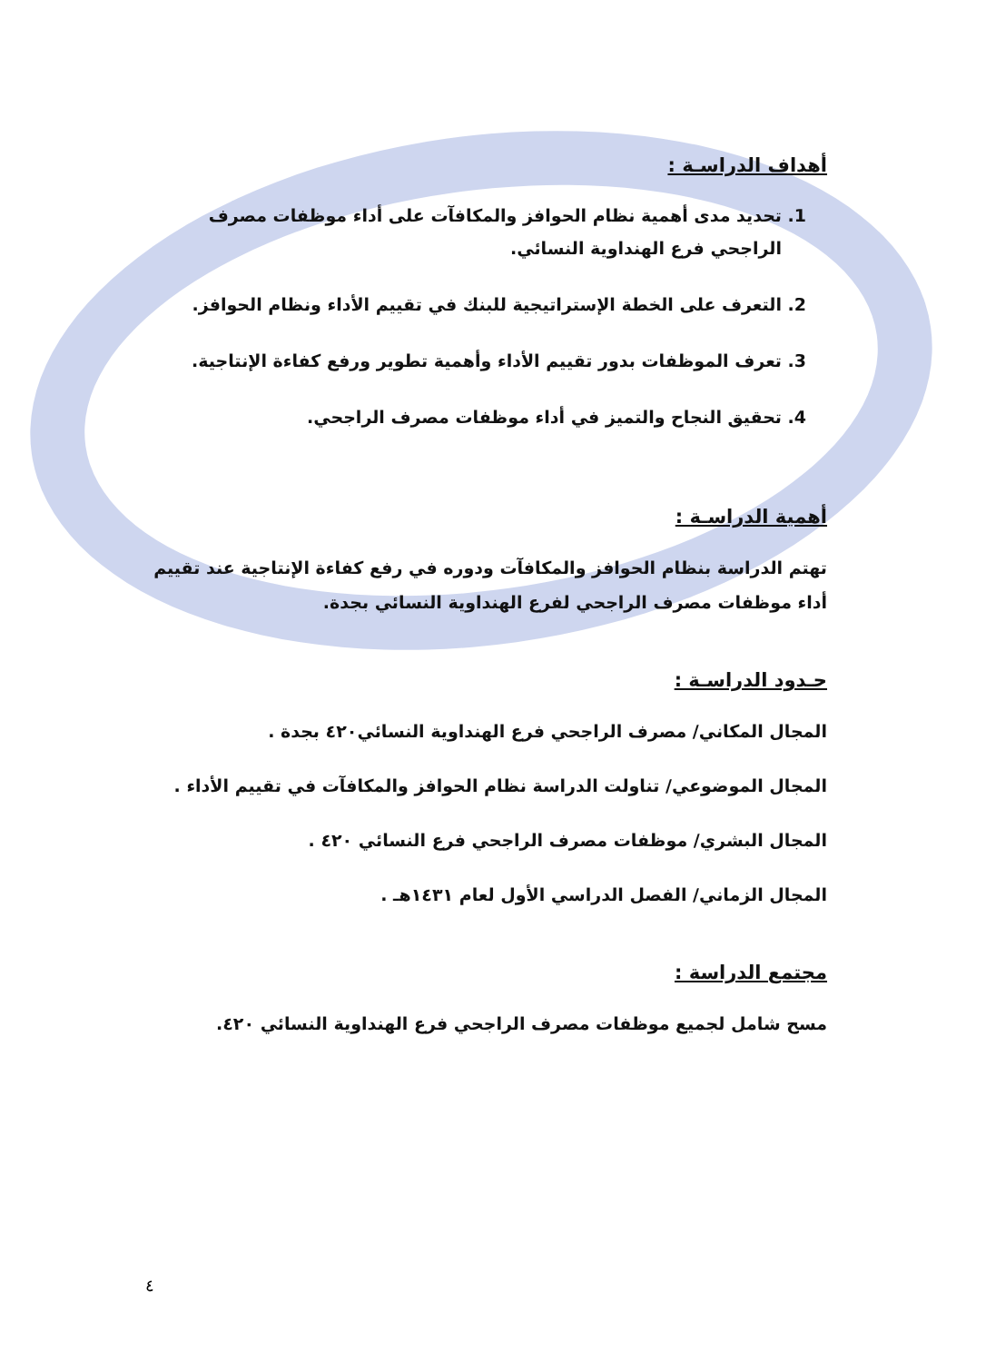أهداف الدراسـة :
1. تحديد مدى أهمية نظام الحوافز والمكافآت على أداء موظفات مصرف الراجحي فرع الهنداوية النسائي.
2. التعرف على الخطة الإستراتيجية للبنك في تقييم الأداء ونظام الحوافز.
3. تعرف الموظفات بدور تقييم الأداء وأهمية تطوير ورفع كفاءة الإنتاجية.
4. تحقيق النجاح والتميز في أداء موظفات مصرف الراجحي.
أهمية الدراسـة :
تهتم الدراسة بنظام الحوافز والمكافآت ودوره في رفع كفاءة الإنتاجية عند تقييم أداء موظفات مصرف الراجحي لفرع الهنداوية النسائي بجدة.
حـدود الدراسـة :
المجال المكاني/ مصرف الراجحي فرع الهنداوية النسائي٤٢٠ بجدة .
المجال الموضوعي/ تناولت الدراسة نظام الحوافز والمكافآت في تقييم الأداء .
المجال البشري/ موظفات مصرف الراجحي فرع النسائي ٤٢٠ .
المجال الزماني/ الفصل الدراسي الأول لعام ١٤٣١هـ .
مجتمع الدراسة :
مسح شامل لجميع موظفات مصرف الراجحي فرع الهنداوية النسائي ٤٢٠.
٤